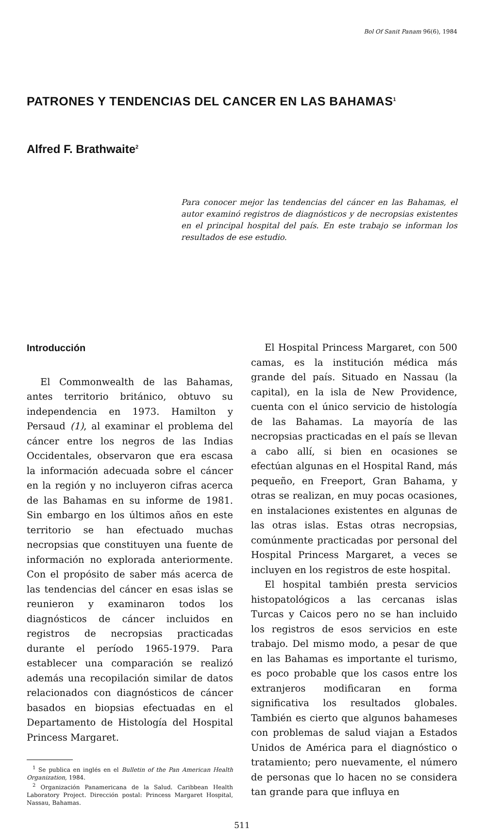Bol Of Sanit Panam 96(6), 1984
PATRONES Y TENDENCIAS DEL CANCER EN LAS BAHAMAS<sup>1</sup>
Alfred F. Brathwaite<sup>2</sup>
Para conocer mejor las tendencias del cáncer en las Bahamas, el autor examinó registros de diagnósticos y de necropsias existentes en el principal hospital del país. En este trabajo se informan los resultados de ese estudio.
Introducción
El Commonwealth de las Bahamas, antes territorio británico, obtuvo su independencia en 1973. Hamilton y Persaud (1), al examinar el problema del cáncer entre los negros de las Indias Occidentales, observaron que era escasa la información adecuada sobre el cáncer en la región y no incluyeron cifras acerca de las Bahamas en su informe de 1981. Sin embargo en los últimos años en este territorio se han efectuado muchas necropsias que constituyen una fuente de información no explorada anteriormente. Con el propósito de saber más acerca de las tendencias del cáncer en esas islas se reunieron y examinaron todos los diagnósticos de cáncer incluidos en registros de necropsias practicadas durante el período 1965-1979. Para establecer una comparación se realizó además una recopilación similar de datos relacionados con diagnósticos de cáncer basados en biopsias efectuadas en el Departamento de Histología del Hospital Princess Margaret.
<sup>1</sup> Se publica en inglés en el Bulletin of the Pan American Health Organization, 1984.
<sup>2</sup> Organización Panamericana de la Salud. Caribbean Health Laboratory Project. Dirección postal: Princess Margaret Hospital, Nassau, Bahamas.
El Hospital Princess Margaret, con 500 camas, es la institución médica más grande del país. Situado en Nassau (la capital), en la isla de New Providence, cuenta con el único servicio de histología de las Bahamas. La mayoría de las necropsias practicadas en el país se llevan a cabo allí, si bien en ocasiones se efectúan algunas en el Hospital Rand, más pequeño, en Freeport, Gran Bahama, y otras se realizan, en muy pocas ocasiones, en instalaciones existentes en algunas de las otras islas. Estas otras necropsias, comúnmente practicadas por personal del Hospital Princess Margaret, a veces se incluyen en los registros de este hospital.
El hospital también presta servicios histopatológicos a las cercanas islas Turcas y Caicos pero no se han incluido los registros de esos servicios en este trabajo. Del mismo modo, a pesar de que en las Bahamas es importante el turismo, es poco probable que los casos entre los extranjeros modificaran en forma significativa los resultados globales. También es cierto que algunos bahameses con problemas de salud viajan a Estados Unidos de América para el diagnóstico o tratamiento; pero nuevamente, el número de personas que lo hacen no se considera tan grande para que influya en
511